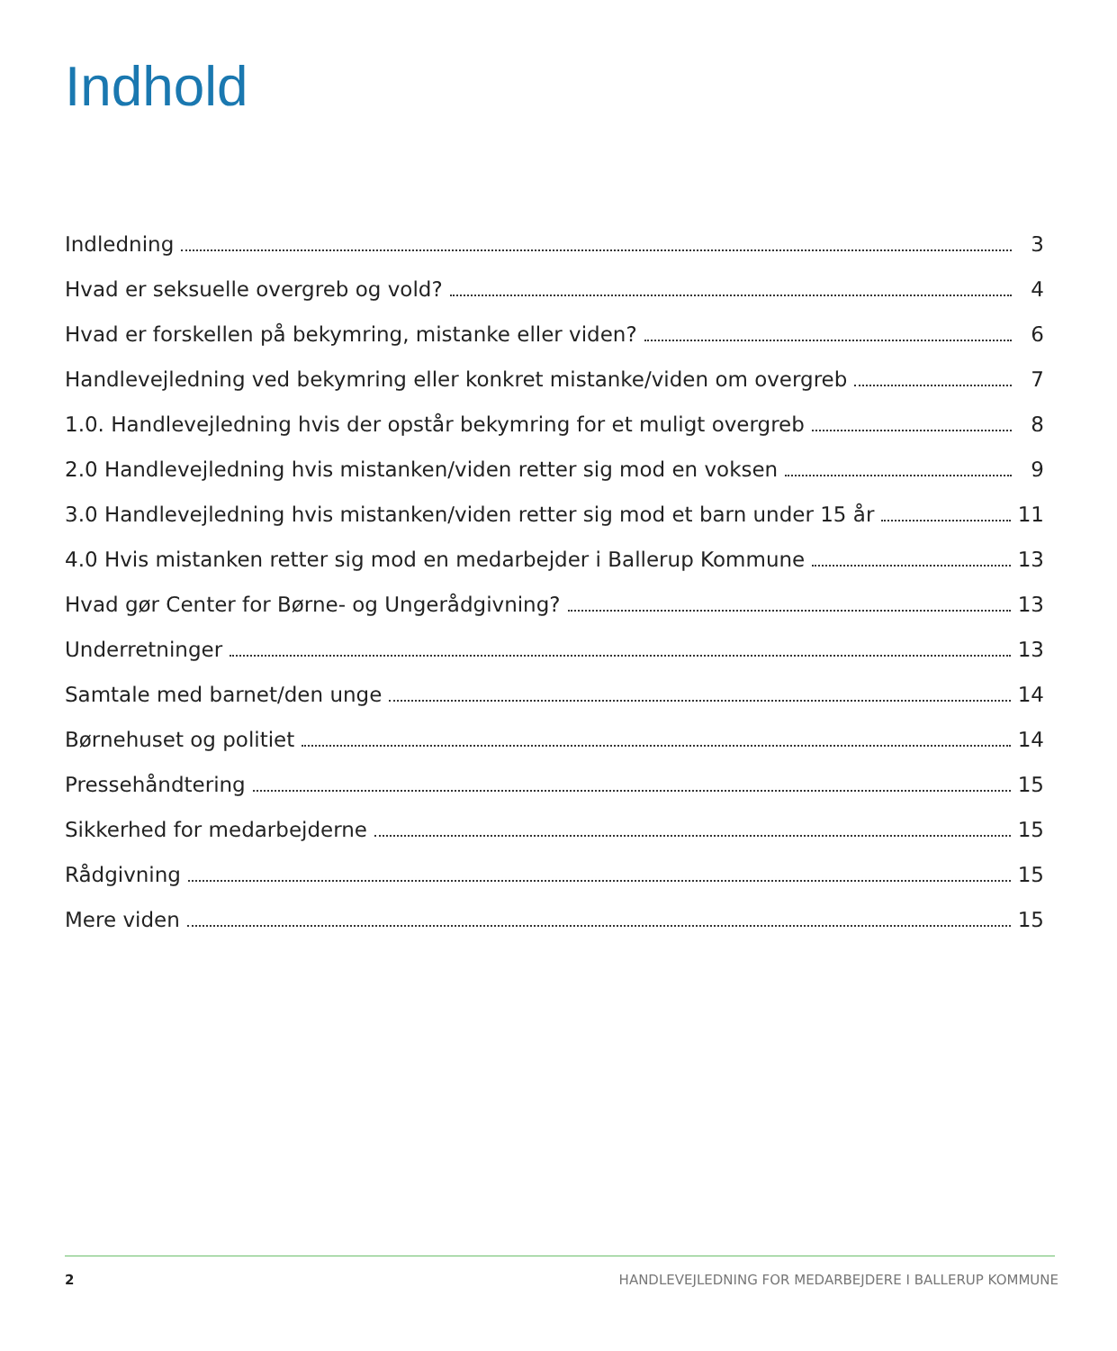Indhold
Indledning 3
Hvad er seksuelle overgreb og vold? 4
Hvad er forskellen på bekymring, mistanke eller viden? 6
Handlevejledning ved bekymring eller konkret mistanke/viden om overgreb 7
1.0. Handlevejledning hvis der opstår bekymring for et muligt overgreb 8
2.0 Handlevejledning hvis mistanken/viden retter sig mod en voksen 9
3.0 Handlevejledning hvis mistanken/viden retter sig mod et barn under 15 år 11
4.0 Hvis mistanken retter sig mod en medarbejder i Ballerup Kommune 13
Hvad gør Center for Børne- og Ungerådgivning? 13
Underretninger 13
Samtale med barnet/den unge 14
Børnehuset og politiet 14
Pressehåndtering 15
Sikkerhed for medarbejderne 15
Rådgivning 15
Mere viden 15
2 HANDLEVEJLEDNING FOR MEDARBEJDERE I BALLERUP KOMMUNE